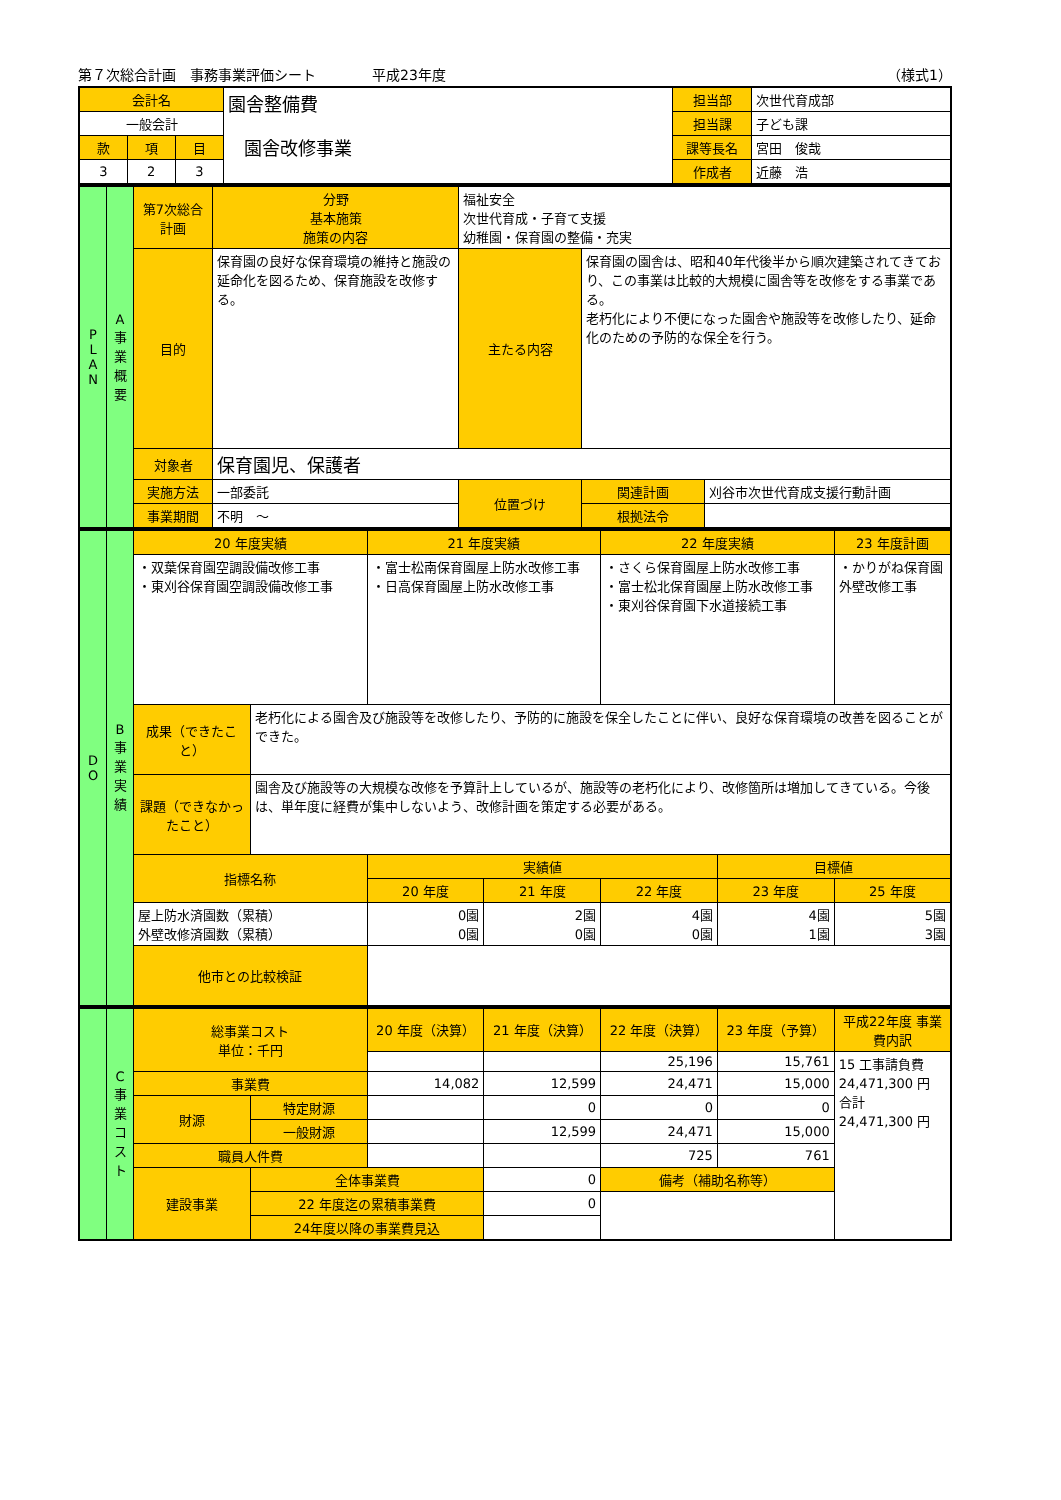第７次総合計画　事務事業評価シート　　　　平成23年度 （様式1）
| 会計名 | | | 園舎整備費 園舎改修事業 | 担当部 | 次世代育成部 |
| 一般会計 | | | | 担当課 | 子ども課 |
| 款 | 項 | 目 | | 課等長名 | 宮田 俊哉 |
| 3 | 2 | 3 | | 作成者 | 近藤 浩 |
| P L A N | A 事業概要 | 第7次総合計画 | 分野 基本施策 施策の内容 | 福祉安全 次世代育成・子育て支援 幼稚園・保育園の整備・充実 | | |
| | | 目的 | 保育園の良好な保育環境の維持と施設の延命化を図るため、保育施設を改修する。 | 主たる内容 | 保育園の園舎は、昭和40年代後半から順次建築されてきており、この事業は比較的大規模に園舎等を改修をする事業である。 老朽化により不便になった園舎や施設等を改修したり、延命化のための予防的な保全を行う。 | |
| | | 対象者 | 保育園児、保護者 | | | |
| | | 実施方法 | 一部委託 | 位置づけ | 関連計画 | 刈谷市次世代育成支援行動計画 |
| | | 事業期間 | 不明 ～ | | 根拠法令 | |
| D O | B 事業実績 | 20 年度実績 | | 21 年度実績 | | 22 年度実績 | | 23 年度計画 |
| | | ・双葉保育園空調設備改修工事 ・東刈谷保育園空調設備改修工事 | | ・富士松南保育園屋上防水改修工事 ・日高保育園屋上防水改修工事 | | ・さくら保育園屋上防水改修工事 ・富士松北保育園屋上防水改修工事 ・東刈谷保育園下水道接続工事 | | ・かりがね保育園外壁改修工事 |
| | | 成果（できたこと） | 老朽化による園舎及び施設等を改修したり、予防的に施設を保全したことに伴い、良好な保育環境の改善を図ることができた。 | | | | | |
| | | 課題（できなかったこと） | 園舎及び施設等の大規模な改修を予算計上しているが、施設等の老朽化により、改修箇所は増加してきている。今後は、単年度に経費が集中しないよう、改修計画を策定する必要がある。 | | | | | |
| | | 指標名称 | | 実績値 | | | 目標値 | |
| | | | | 20 年度 | 21 年度 | 22 年度 | 23 年度 | 25 年度 |
| | | 屋上防水済園数（累積） 外壁改修済園数（累積） | | 0園 0園 | 2園 0園 | 4園 0園 | 4園 1園 | 5園 3園 |
| | | 他市との比較検証 | | | | | | |
| | C 事業コスト | 総事業コスト 単位：千円 | | 20 年度（決算） | 21 年度（決算） | 22 年度（決算） | 23 年度（予算） | 平成22年度 事業費内訳 |
| | | | | | | 25,196 | 15,761 | 15 工事請負費 24,471,300 円 合計 24,471,300 円 |
| | | 事業費 | | 14,082 | 12,599 | 24,471 | 15,000 | |
| | | 財源 | 特定財源 | | 0 | 0 | 0 | |
| | | | 一般財源 | | 12,599 | 24,471 | 15,000 | |
| | | 職員人件費 | | | | 725 | 761 | |
| | | 建設事業 | 全体事業費 | | 0 | 備考（補助名称等） | | |
| | | | 22 年度迄の累積事業費 | | 0 | | | |
| | | | 24年度以降の事業費見込 | | | | | |